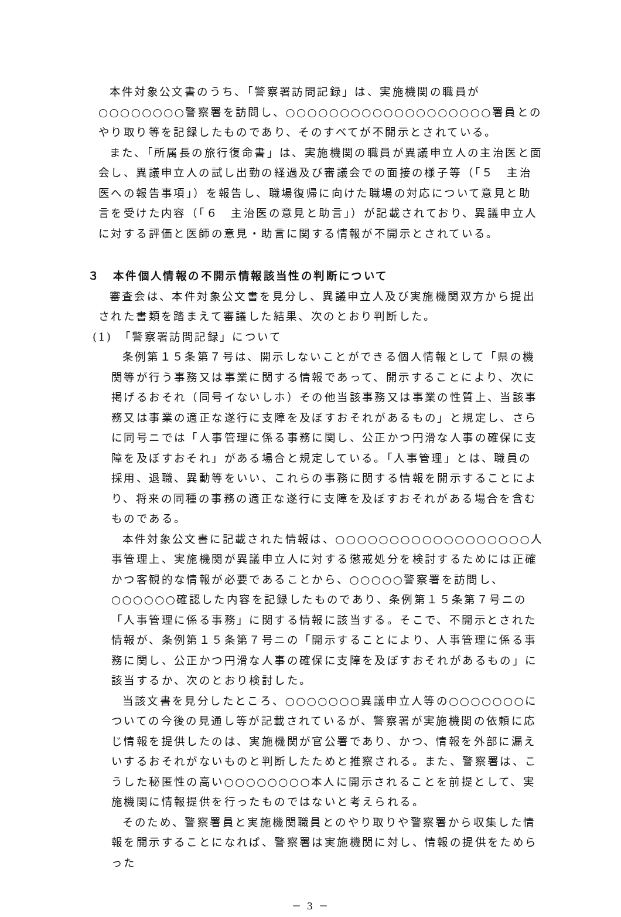本件対象公文書のうち、「警察署訪問記録」は、実施機関の職員が○○○○○○○○警察署を訪問し、○○○○○○○○○○○○○○○○○○○署員とのやり取り等を記録したものであり、そのすべてが不開示とされている。
また、「所属長の旅行復命書」は、実施機関の職員が異議申立人の主治医と面会し、異議申立人の試し出勤の経過及び審議会での面接の様子等（「５　主治医への報告事項」）を報告し、職場復帰に向けた職場の対応について意見と助言を受けた内容（「６　主治医の意見と助言」）が記載されており、異議申立人に対する評価と医師の意見・助言に関する情報が不開示とされている。
３　本件個人情報の不開示情報該当性の判断について
審査会は、本件対象公文書を見分し、異議申立人及び実施機関双方から提出された書類を踏まえて審議した結果、次のとおり判断した。
(1)　「警察署訪問記録」について
条例第１５条第７号は、開示しないことができる個人情報として「県の機関等が行う事務又は事業に関する情報であって、開示することにより、次に掲げるおそれ（同号イないしホ）その他当該事務又は事業の性質上、当該事務又は事業の適正な遂行に支障を及ぼすおそれがあるもの」と規定し、さらに同号ニでは「人事管理に係る事務に関し、公正かつ円滑な人事の確保に支障を及ぼすおそれ」がある場合と規定している。「人事管理」とは、職員の採用、退職、異動等をいい、これらの事務に関する情報を開示することにより、将来の同種の事務の適正な遂行に支障を及ぼすおそれがある場合を含むものである。
本件対象公文書に記載された情報は、○○○○○○○○○○○○○○○○○○人事管理上、実施機関が異議申立人に対する懲戒処分を検討するためには正確かつ客観的な情報が必要であることから、○○○○○警察署を訪問し、○○○○○○確認した内容を記録したものであり、条例第１５条第７号ニの「人事管理に係る事務」に関する情報に該当する。そこで、不開示とされた情報が、条例第１５条第７号ニの「開示することにより、人事管理に係る事務に関し、公正かつ円滑な人事の確保に支障を及ぼすおそれがあるもの」に該当するか、次のとおり検討した。
当該文書を見分したところ、○○○○○○○異議申立人等の○○○○○○○についての今後の見通し等が記載されているが、警察署が実施機関の依頼に応じ情報を提供したのは、実施機関が官公署であり、かつ、情報を外部に漏えいするおそれがないものと判断したためと推察される。また、警察署は、こうした秘匿性の高い○○○○○○○○本人に開示されることを前提として、実施機関に情報提供を行ったものではないと考えられる。
そのため、警察署員と実施機関職員とのやり取りや警察署から収集した情報を開示することになれば、警察署は実施機関に対し、情報の提供をためらった
－ 3 －